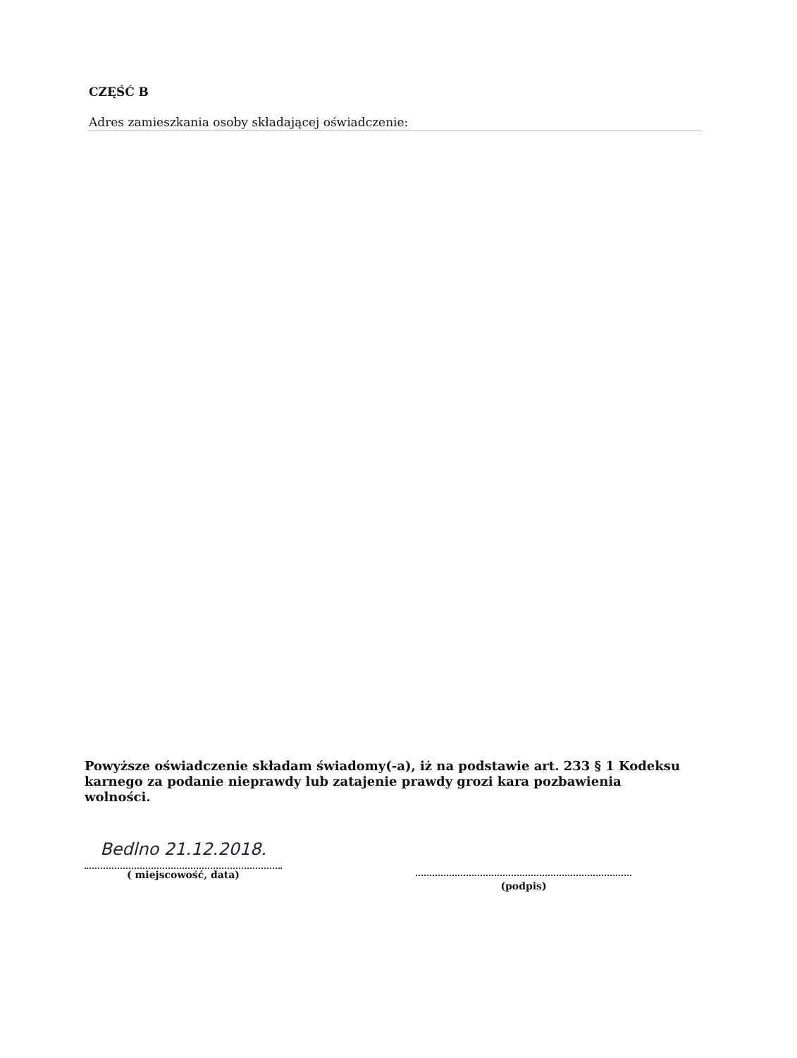CZĘŚĆ B
Adres zamieszkania osoby składającej oświadczenie:
Powyższe oświadczenie składam świadomy(-a), iż na podstawie art. 233 § 1 Kodeksu karnego za podanie nieprawdy lub zatajenie prawdy grozi kara pozbawienia wolności.
Bedlno 21.12.2018.
( miejscowość, data)
(podpis)